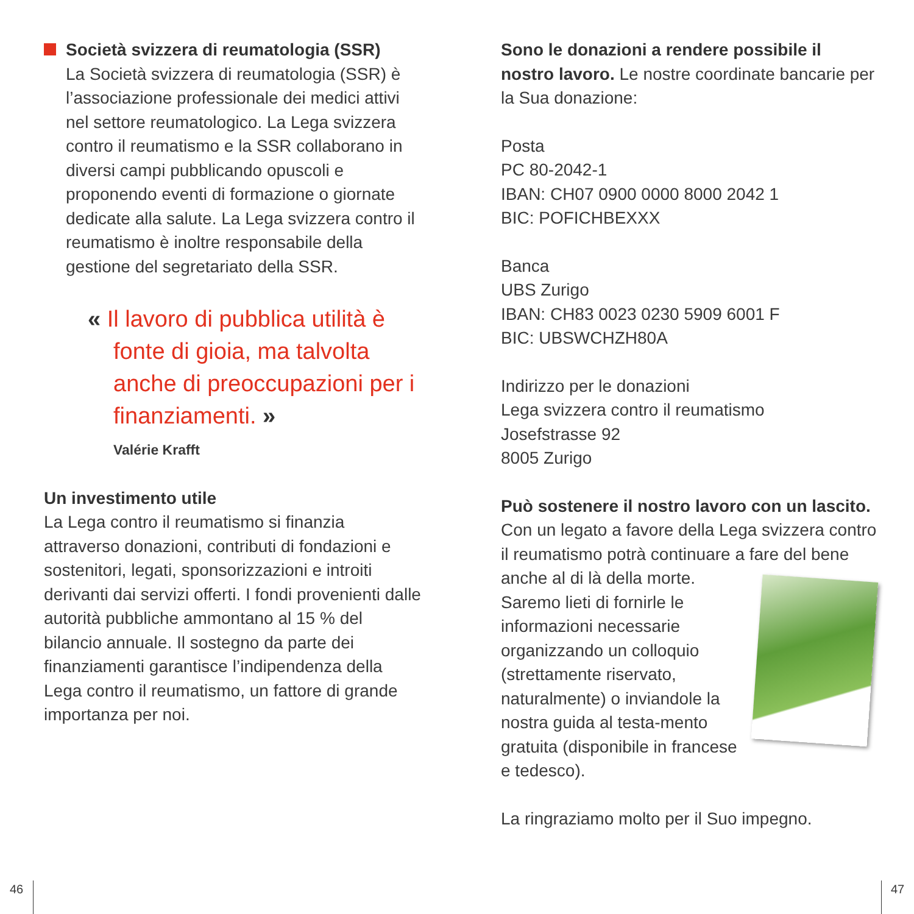Società svizzera di reumatologia (SSR)
La Società svizzera di reumatologia (SSR) è l’associazione professionale dei medici attivi nel settore reumatologico. La Lega svizzera contro il reumatismo e la SSR collaborano in diversi campi pubblicando opuscoli e proponendo eventi di formazione o giornate dedicate alla salute. La Lega svizzera contro il reumatismo è inoltre responsabile della gestione del segretariato della SSR.
« Il lavoro di pubblica utilità è fonte di gioia, ma talvolta anche di preoccupazioni per i finanziamenti. »
Valérie Krafft
Un investimento utile
La Lega contro il reumatismo si finanzia attraverso donazioni, contributi di fondazioni e sostenitori, legati, sponsorizzazioni e introiti derivanti dai servizi offerti. I fondi provenienti dalle autorità pubbliche ammontano al 15 % del bilancio annuale. Il sostegno da parte dei finanziamenti garantisce l’indipendenza della Lega contro il reumatismo, un fattore di grande importanza per noi.
Sono le donazioni a rendere possibile il nostro lavoro. Le nostre coordinate bancarie per la Sua donazione:
Posta
PC 80-2042-1
IBAN: CH07 0900 0000 8000 2042 1
BIC: POFICHBEXXX
Banca
UBS Zurigo
IBAN: CH83 0023 0230 5909 6001 F
BIC: UBSWCHZH80A
Indirizzo per le donazioni
Lega svizzera contro il reumatismo
Josefstrasse 92
8005 Zurigo
Può sostenere il nostro lavoro con un lascito. Con un legato a favore della Lega svizzera contro il reumatismo potrà continuare a fare del bene anche al di là della morte. Saremo lieti di fornirle le informazioni necessarie organizzando un colloquio (strettamente riservato, naturalmente) o inviandole la nostra guida al testa-mento gratuita (disponibile in francese e tedesco).
La ringraziamo molto per il Suo impegno.
46 47